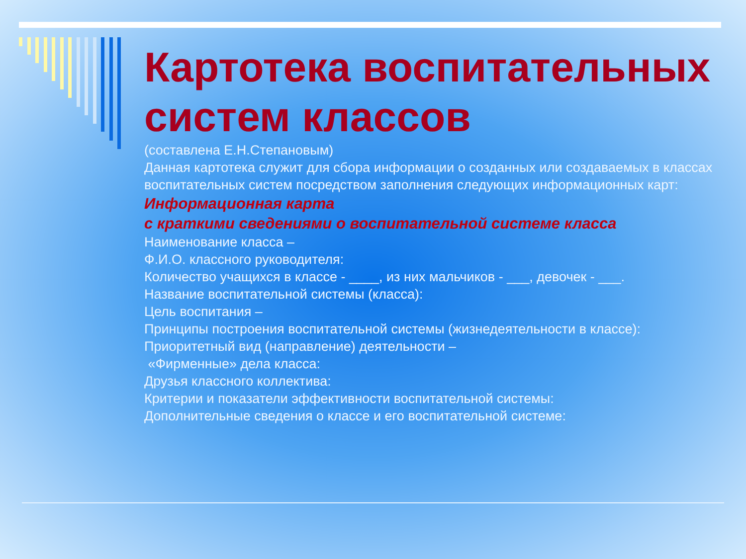Картотека воспитательных систем классов
(составлена Е.Н.Степановым)
Данная картотека служит для сбора информации о созданных или создаваемых в классах воспитательных систем посредством заполнения следующих информационных карт:
Информационная карта
с краткими сведениями о воспитательной системе класса
Наименование класса –
Ф.И.О. классного руководителя:
Количество учащихся в классе - ____, из них мальчиков - ___, девочек - ___.
Название воспитательной системы (класса):
Цель воспитания –
Принципы построения воспитательной системы (жизнедеятельности в классе):
Приоритетный вид (направление) деятельности –
«Фирменные» дела класса:
Друзья классного коллектива:
Критерии и показатели эффективности воспитательной системы:
Дополнительные сведения о классе и его воспитательной системе: